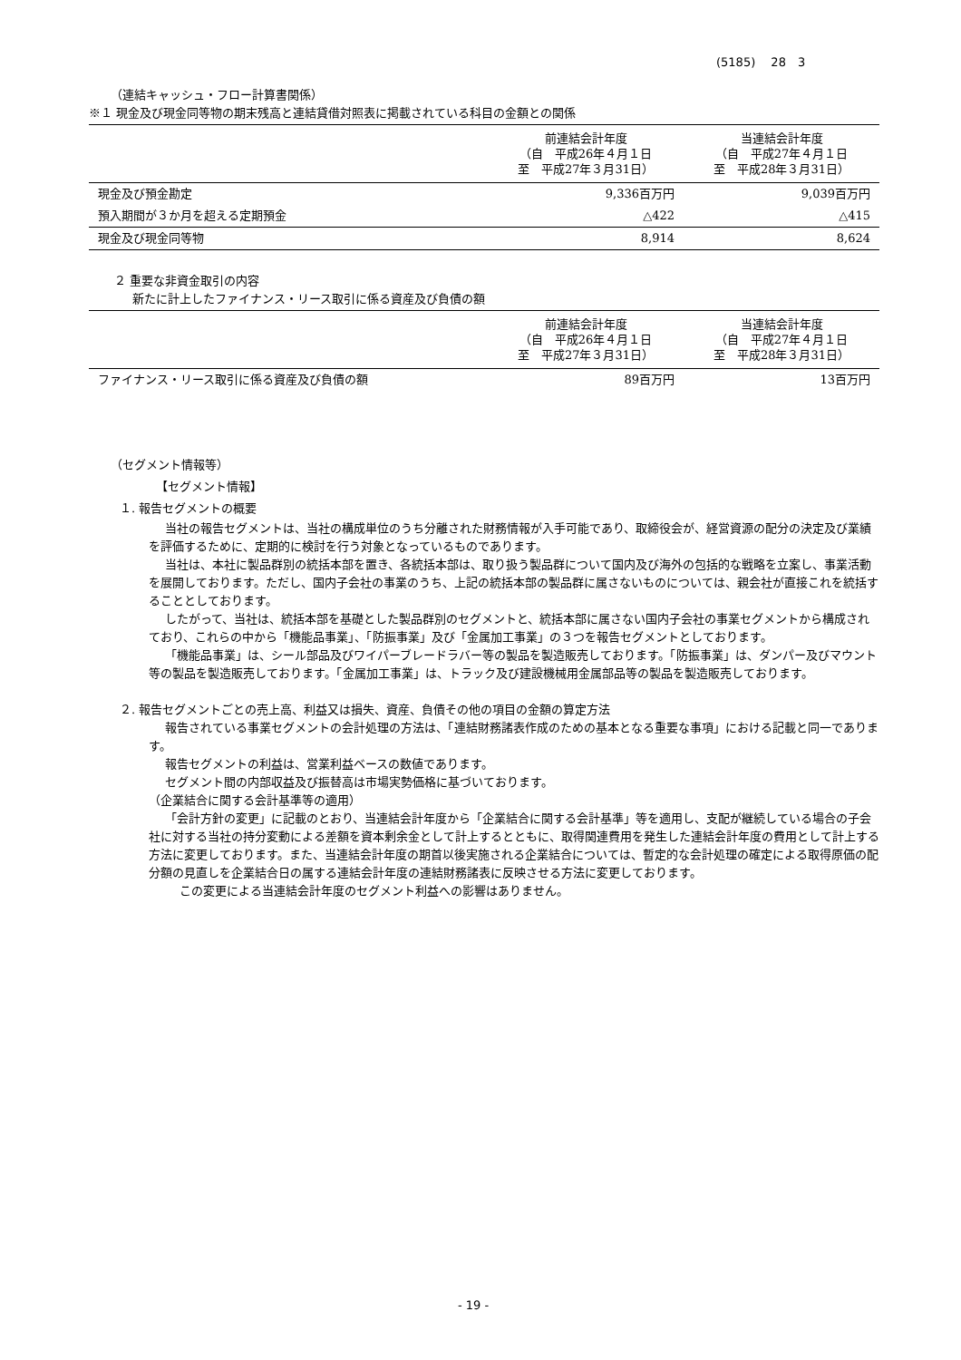(5185)　 28　3
（連結キャッシュ・フロー計算書関係）
※１ 現金及び現金同等物の期末残高と連結貸借対照表に掲載されている科目の金額との関係
| | 前連結会計年度 （自 平成26年４月１日 至 平成27年３月31日） | 当連結会計年度 （自 平成27年４月１日 至 平成28年３月31日） |
| --- | --- | --- |
| 現金及び預金勘定 | 9,336百万円 | 9,039百万円 |
| 預入期間が３か月を超える定期預金 | △422 | △415 |
| 現金及び現金同等物 | 8,914 | 8,624 |
２ 重要な非資金取引の内容
新たに計上したファイナンス・リース取引に係る資産及び負債の額
| | 前連結会計年度 （自 平成26年４月１日 至 平成27年３月31日） | 当連結会計年度 （自 平成27年４月１日 至 平成28年３月31日） |
| --- | --- | --- |
| ファイナンス・リース取引に係る資産及び負債の額 | 89百万円 | 13百万円 |
（セグメント情報等）
【セグメント情報】
１. 報告セグメントの概要
当社の報告セグメントは、当社の構成単位のうち分離された財務情報が入手可能であり、取締役会が、経営資源の配分の決定及び業績を評価するために、定期的に検討を行う対象となっているものであります。
当社は、本社に製品群別の統括本部を置き、各統括本部は、取り扱う製品群について国内及び海外の包括的な戦略を立案し、事業活動を展開しております。ただし、国内子会社の事業のうち、上記の統括本部の製品群に属さないものについては、親会社が直接これを統括することとしております。
したがって、当社は、統括本部を基礎とした製品群別のセグメントと、統括本部に属さない国内子会社の事業セグメントから構成されており、これらの中から「機能品事業」、「防振事業」及び「金属加工事業」の３つを報告セグメントとしております。
「機能品事業」は、シール部品及びワイパーブレードラバー等の製品を製造販売しております。「防振事業」は、ダンパー及びマウント等の製品を製造販売しております。「金属加工事業」は、トラック及び建設機械用金属部品等の製品を製造販売しております。
２. 報告セグメントごとの売上高、利益又は損失、資産、負債その他の項目の金額の算定方法
報告されている事業セグメントの会計処理の方法は、「連結財務諸表作成のための基本となる重要な事項」における記載と同一であります。
報告セグメントの利益は、営業利益ベースの数値であります。
セグメント間の内部収益及び振替高は市場実勢価格に基づいております。
（企業結合に関する会計基準等の適用）
「会計方針の変更」に記載のとおり、当連結会計年度から「企業結合に関する会計基準」等を適用し、支配が継続している場合の子会社に対する当社の持分変動による差額を資本剰余金として計上するとともに、取得関連費用を発生した連結会計年度の費用として計上する方法に変更しております。また、当連結会計年度の期首以後実施される企業結合については、暫定的な会計処理の確定による取得原価の配分額の見直しを企業結合日の属する連結会計年度の連結財務諸表に反映させる方法に変更しております。
この変更による当連結会計年度のセグメント利益への影響はありません。
- 19 -